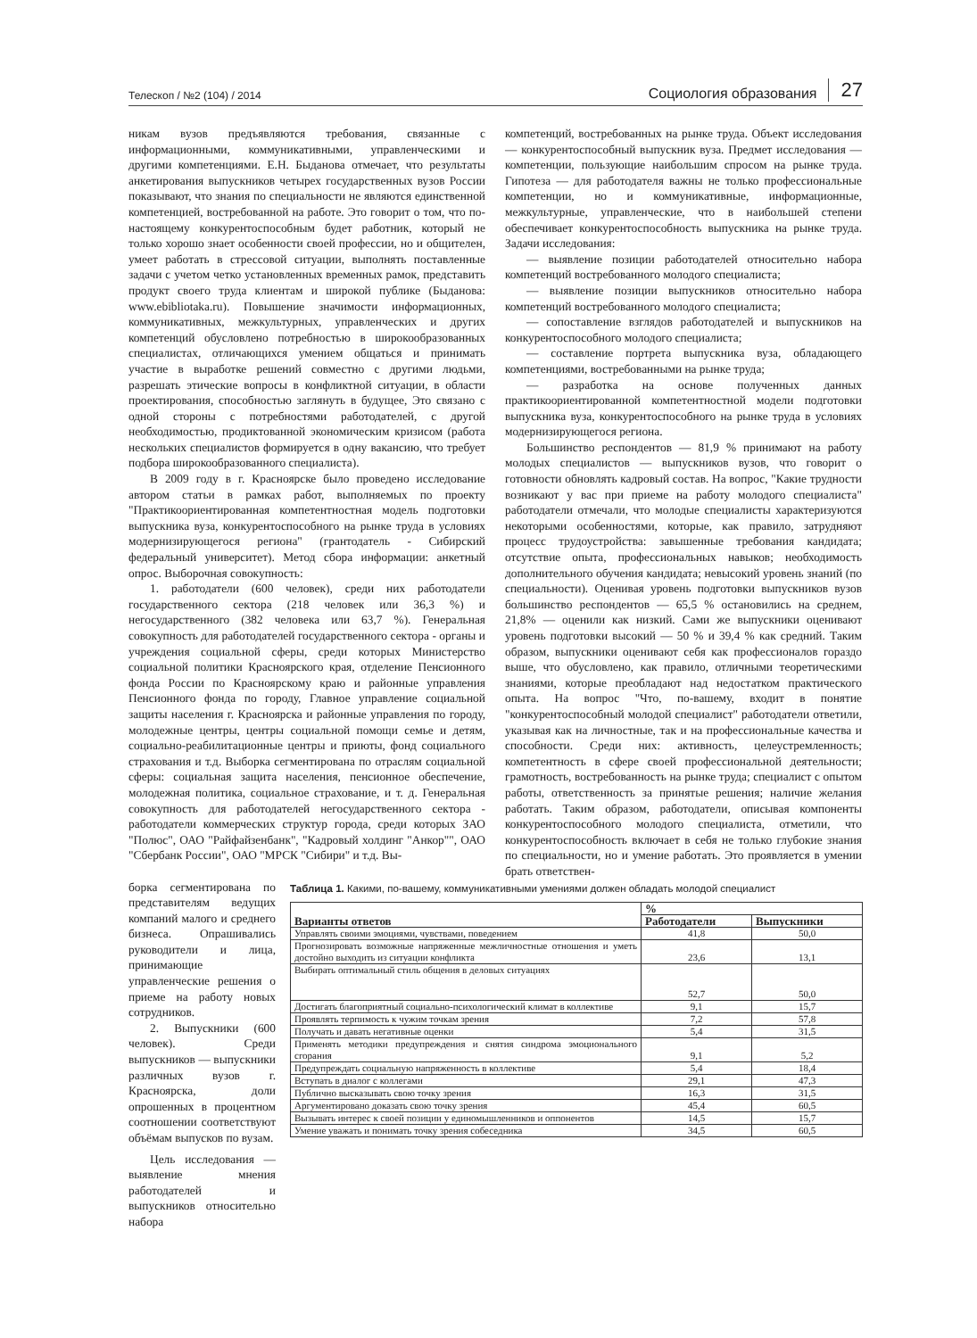Телескоп / №2 (104) / 2014 Социология образования 27
никам вузов предъявляются требования, связанные с информационными, коммуникативными, управленческими и другими компетенциями. Е.Н. Быданова отмечает, что результаты анкетирования выпускников четырех государственных вузов России показывают, что знания по специальности не являются единственной компетенцией, востребованной на работе. Это говорит о том, что по-настоящему конкурентоспособным будет работник, который не только хорошо знает особенности своей профессии, но и общителен, умеет работать в стрессовой ситуации, выполнять поставленные задачи с учетом четко установленных временных рамок, представить продукт своего труда клиентам и широкой публике (Быданова: www.ebibliotaka.ru). Повышение значимости информационных, коммуникативных, межкультурных, управленческих и других компетенций обусловлено потребностью в широкообразованных специалистах, отличающихся умением общаться и принимать участие в выработке решений совместно с другими людьми, разрешать этические вопросы в конфликтной ситуации, в области проектирования, способностью заглянуть в будущее, Это связано с одной стороны с потребностями работодателей, с другой необходимостью, продиктованной экономическим кризисом (работа нескольких специалистов формируется в одну вакансию, что требует подбора широкообразованного специалиста).
В 2009 году в г. Красноярске было проведено исследование автором статьи в рамках работ, выполняемых по проекту "Практикоориентированная компетентностная модель подготовки выпускника вуза, конкурентоспособного на рынке труда в условиях модернизирующегося региона" (грантодатель - Сибирский федеральный университет). Метод сбора информации: анкетный опрос. Выборочная совокупность:
1. работодатели (600 человек), среди них работодатели государственного сектора (218 человек или 36,3 %) и негосударственного (382 человека или 63,7 %). Генеральная совокупность для работодателей государственного сектора - органы и учреждения социальной сферы, среди которых Министерство социальной политики Красноярского края, отделение Пенсионного фонда России по Красноярскому краю и районные управления Пенсионного фонда по городу, Главное управление социальной защиты населения г. Красноярска и районные управления по городу, молодежные центры, центры социальной помощи семье и детям, социально-реабилитационные центры и приюты, фонд социального страхования и т.д. Выборка сегментирована по отраслям социальной сферы: социальная защита населения, пенсионное обеспечение, молодежная политика, социальное страхование, и т. д. Генеральная совокупность для работодателей негосударственного сектора - работодатели коммерческих структур города, среди которых ЗАО "Полюс", ОАО "Райфайзенбанк", "Кадровый холдинг "Анкор"", ОАО "Сбербанк России", ОАО "МРСК "Сибири" и т.д. Вы-
компетенций, востребованных на рынке труда. Объект исследования — конкурентоспособный выпускник вуза. Предмет исследования — компетенции, пользующие наибольшим спросом на рынке труда. Гипотеза — для работодателя важны не только профессиональные компетенции, но и коммуникативные, информационные, межкультурные, управленческие, что в наибольшей степени обеспечивает конкурентоспособность выпускника на рынке труда. Задачи исследования:
— выявление позиции работодателей относительно набора компетенций востребованного молодого специалиста;
— выявление позиции выпускников относительно набора компетенций востребованного молодого специалиста;
— сопоставление взглядов работодателей и выпускников на конкурентоспособного молодого специалиста;
— составление портрета выпускника вуза, обладающего компетенциями, востребованными на рынке труда;
— разработка на основе полученных данных практикоориентированной компетентностной модели подготовки выпускника вуза, конкурентоспособного на рынке труда в условиях модернизирующегося региона.
Большинство респондентов — 81,9 % принимают на работу молодых специалистов — выпускников вузов, что говорит о готовности обновлять кадровый состав. На вопрос, "Какие трудности возникают у вас при приеме на работу молодого специалиста" работодатели отмечали, что молодые специалисты характеризуются некоторыми особенностями, которые, как правило, затрудняют процесс трудоустройства: завышенные требования кандидата; отсутствие опыта, профессиональных навыков; необходимость дополнительного обучения кандидата; невысокий уровень знаний (по специальности). Оценивая уровень подготовки выпускников вузов большинство респондентов — 65,5 % остановились на среднем, 21,8% — оценили как низкий. Сами же выпускники оценивают уровень подготовки высокий — 50 % и 39,4 % как средний. Таким образом, выпускники оценивают себя как профессионалов гораздо выше, что обусловлено, как правило, отличными теоретическими знаниями, которые преобладают над недостатком практического опыта. На вопрос "Что, по-вашему, входит в понятие "конкурентоспособный молодой специалист" работодатели ответили, указывая как на личностные, так и на профессиональные качества и способности. Среди них: активность, целеустремленность; компетентность в сфере своей профессиональной деятельности; грамотность, востребованность на рынке труда; специалист с опытом работы, ответственность за принятые решения; наличие желания работать. Таким образом, работодатели, описывая компоненты конкурентоспособного молодого специалиста, отметили, что конкурентоспособность включает в себя не только глубокие знания по специальности, но и умение работать. Это проявляется в умении брать ответствен-
борка сегментирована по представителям ведущих компаний малого и среднего бизнеса. Опрашивались руководители и лица, принимающие управленческие решения о приеме на работу новых сотрудников.
2. Выпускники (600 человек). Среди выпускников — выпускники различных вузов г. Красноярска, доли опрошенных в процентном соотношении соответствуют объёмам выпусков по вузам.
Цель исследования — выявление мнения работодателей и выпускников относительно набора
Таблица 1. Какими, по-вашему, коммуникативными умениями должен обладать молодой специалист
| Варианты ответов | % | |
| --- | --- | --- |
| | Работодатели | Выпускники |
| Управлять своими эмоциями, чувствами, поведением | 41,8 | 50,0 |
| Прогнозировать возможные напряженные межличностные отношения и уметь достойно выходить из ситуации конфликта | 23,6 | 13,1 |
| Выбирать оптимальный стиль общения в деловых ситуациях | 52,7 | 50,0 |
| Достигать благоприятный социально-психологический климат в коллективе | 9,1 | 15,7 |
| Проявлять терпимость к чужим точкам зрения | 7,2 | 57,8 |
| Получать и давать негативные оценки | 5,4 | 31,5 |
| Применять методики предупреждения и снятия синдрома эмоционального сгорания | 9,1 | 5,2 |
| Предупреждать социальную напряженность в коллективе | 5,4 | 18,4 |
| Вступать в диалог с коллегами | 29,1 | 47,3 |
| Публично высказывать свою точку зрения | 16,3 | 31,5 |
| Аргументировано доказать свою точку зрения | 45,4 | 60,5 |
| Вызывать интерес к своей позиции у единомышленников и оппонентов | 14,5 | 15,7 |
| Умение уважать и понимать точку зрения собеседника | 34,5 | 60,5 |